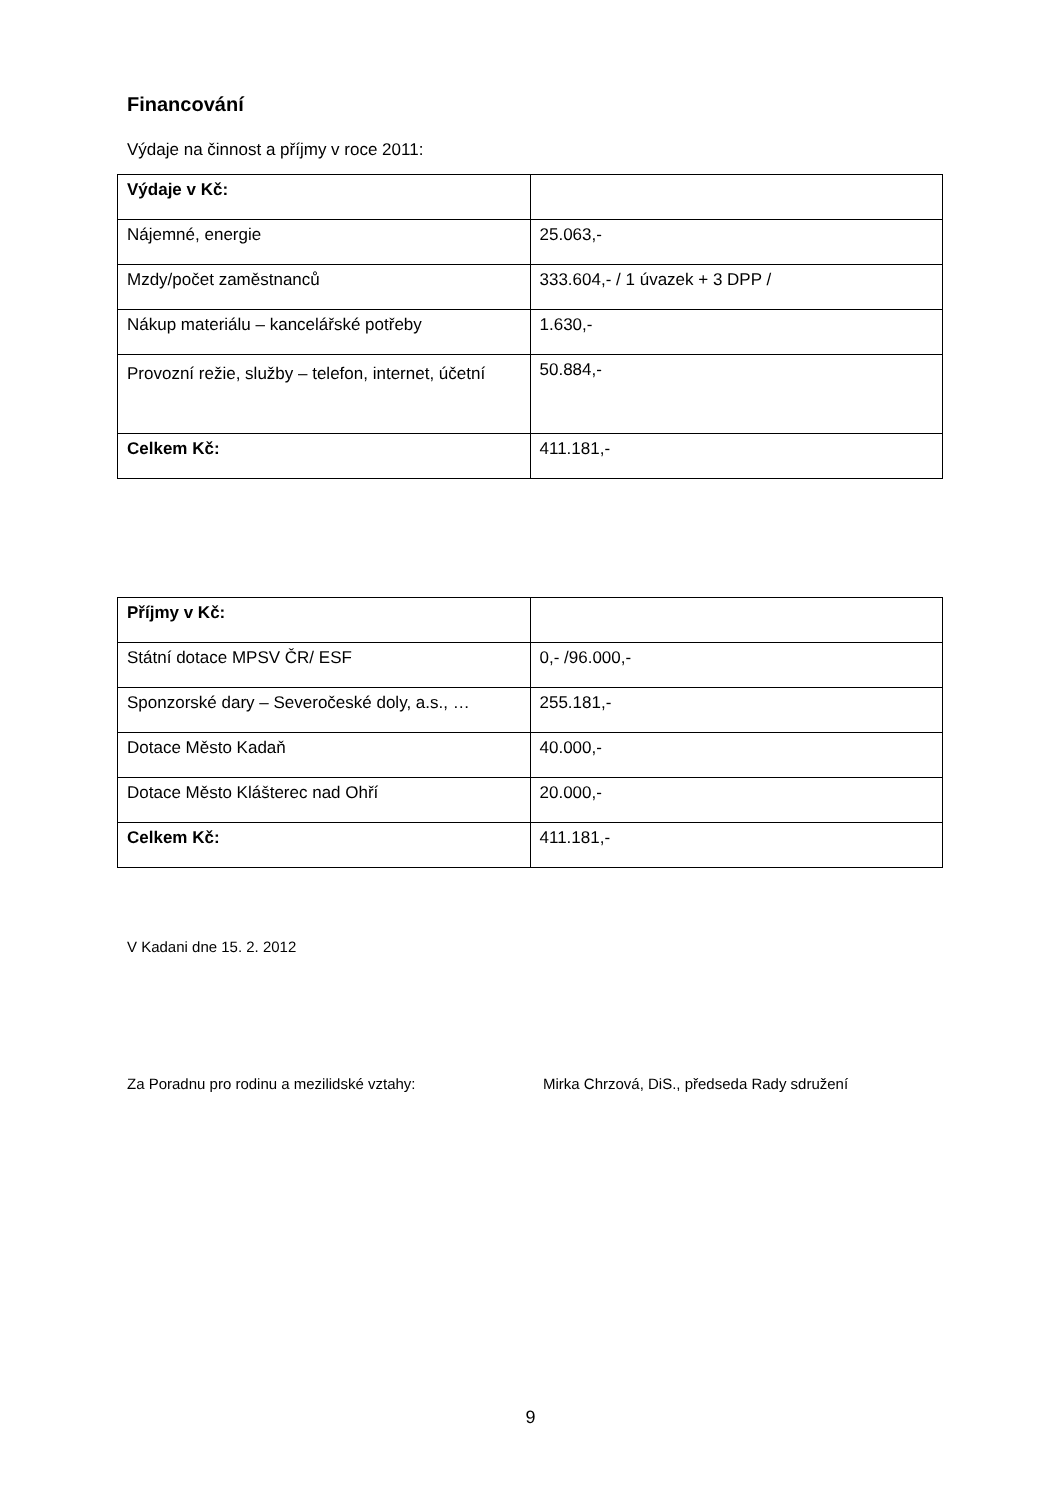Financování
Výdaje na činnost a příjmy v roce 2011:
| Výdaje v Kč: | |
| Nájemné, energie | 25.063,- |
| Mzdy/počet zaměstnanců | 333.604,- / 1 úvazek + 3 DPP / |
| Nákup materiálu – kancelářské potřeby | 1.630,- |
| Provozní režie, služby – telefon, internet, účetní | 50.884,- |
| Celkem Kč: | 411.181,- |
| Příjmy v Kč: | |
| Státní dotace MPSV ČR/ ESF | 0,- /96.000,- |
| Sponzorské dary – Severočeské doly, a.s., … | 255.181,- |
| Dotace Město Kadaň | 40.000,- |
| Dotace Město Klášterec nad Ohří | 20.000,- |
| Celkem Kč: | 411.181,- |
V Kadani dne 15. 2. 2012
Za Poradnu pro rodinu a mezilidské vztahy: Mirka Chrzová, DiS., předseda Rady sdružení
9